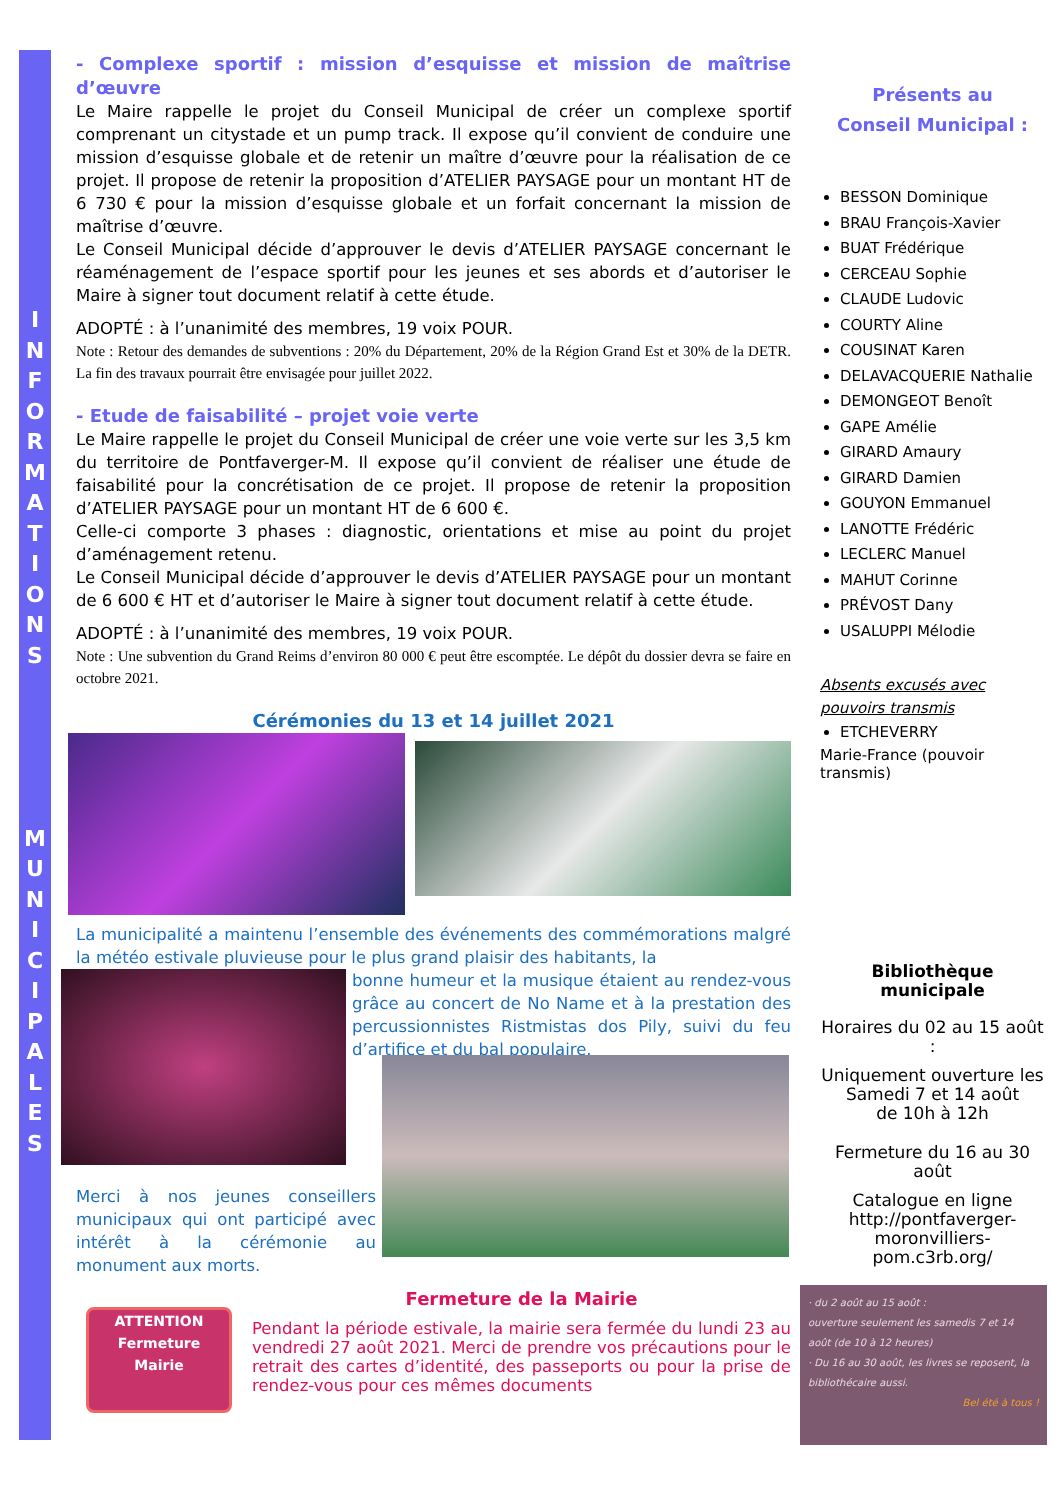I
N
F
O
R
M
A
T
I
O
N
S
M
U
N
I
C
I
P
A
L
E
S
- Complexe sportif : mission d’esquisse et mission de maîtrise d’œuvre
Le Maire rappelle le projet du Conseil Municipal de créer un complexe sportif comprenant un citystade et un pump track. Il expose qu’il convient de conduire une mission d’esquisse globale et de retenir un maître d’œuvre pour la réalisation de ce projet. Il propose de retenir la proposition d’ATELIER PAYSAGE pour un montant HT de 6 730 € pour la mission d’esquisse globale et un forfait concernant la mission de maîtrise d’œuvre.
Le Conseil Municipal décide d’approuver le devis d’ATELIER PAYSAGE concernant le réaménagement de l’espace sportif pour les jeunes et ses abords et d’autoriser le Maire à signer tout document relatif à cette étude.
ADOPTÉ : à l’unanimité des membres, 19 voix POUR.
Note : Retour des demandes de subventions : 20% du Département, 20% de la Région Grand Est et 30% de la DETR. La fin des travaux pourrait être envisagée pour juillet 2022.
- Etude de faisabilité – projet voie verte
Le Maire rappelle le projet du Conseil Municipal de créer une voie verte sur les 3,5 km du territoire de Pontfaverger-M. Il expose qu’il convient de réaliser une étude de faisabilité pour la concrétisation de ce projet. Il propose de retenir la proposition d’ATELIER PAYSAGE pour un montant HT de 6 600 €.
Celle-ci comporte 3 phases : diagnostic, orientations et mise au point du projet d’aménagement retenu.
Le Conseil Municipal décide d’approuver le devis d’ATELIER PAYSAGE pour un montant de 6 600 € HT et d’autoriser le Maire à signer tout document relatif à cette étude.
ADOPTÉ : à l’unanimité des membres, 19 voix POUR.
Note : Une subvention du Grand Reims d’environ 80 000 € peut être escomptée. Le dépôt du dossier devra se faire en octobre 2021.
Cérémonies du 13 et 14 juillet 2021
La municipalité a maintenu l’ensemble des événements des commémorations malgré la météo estivale pluvieuse pour le plus grand plaisir des habitants, la
bonne humeur et la musique étaient au rendez-vous grâce au concert de No Name et à la prestation des percussionnistes Ristmistas dos Pily, suivi du feu d’artifice et du bal populaire.
Merci à nos jeunes conseillers municipaux qui ont participé avec intérêt à la cérémonie au monument aux morts.
ATTENTION
Fermeture
Mairie
Fermeture de la Mairie
Pendant la période estivale, la mairie sera fermée du lundi 23 au vendredi 27 août 2021. Merci de prendre vos précautions pour le retrait des cartes d’identité, des passeports ou pour la prise de rendez-vous pour ces mêmes documents
Présents au
Conseil Municipal :
BESSON Dominique
BRAU François-Xavier
BUAT Frédérique
CERCEAU Sophie
CLAUDE Ludovic
COURTY Aline
COUSINAT Karen
DELAVACQUERIE Nathalie
DEMONGEOT Benoît
GAPE Amélie
GIRARD Amaury
GIRARD Damien
GOUYON Emmanuel
LANOTTE Frédéric
LECLERC Manuel
MAHUT Corinne
PRÉVOST Dany
USALUPPI Mélodie
Absents excusés avec pouvoirs transmis
ETCHEVERRY
Marie-France (pouvoir transmis)
Bibliothèque
municipale
Horaires du 02 au 15 août :
Uniquement ouverture les
Samedi 7 et 14 août
de 10h à 12h
Fermeture du 16 au 30 août
Catalogue en ligne http://pontfaverger-moronvilliers-pom.c3rb.org/
· du 2 août au 15 août :
ouverture seulement les samedis 7 et 14 août (de 10 à 12 heures)
· Du 16 au 30 août, les livres se reposent, la bibliothécaire aussi.
Bel été à tous !